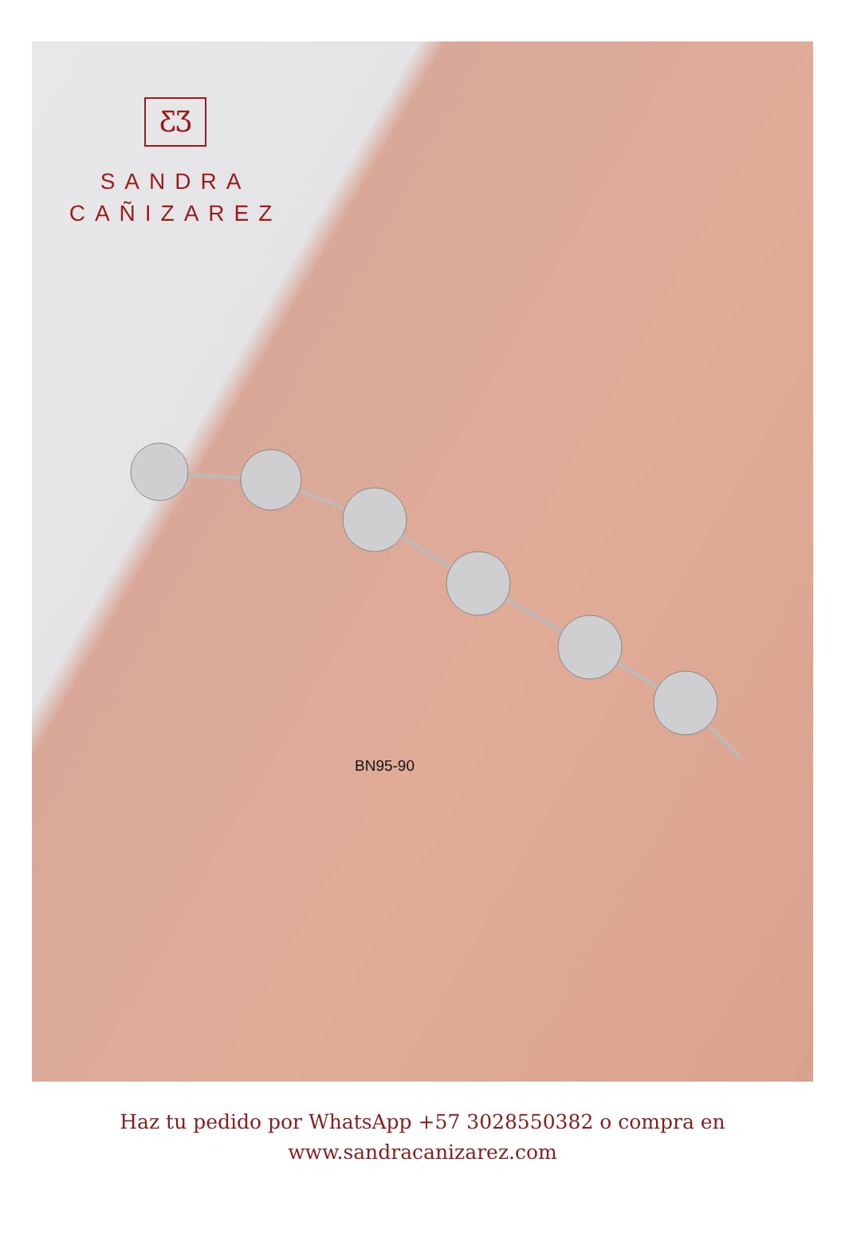ƸƷ
SANDRA
CAÑIZAREZ
BN95-90
Haz tu pedido por WhatsApp +57 3028550382 o compra en
www.sandracanizarez.com